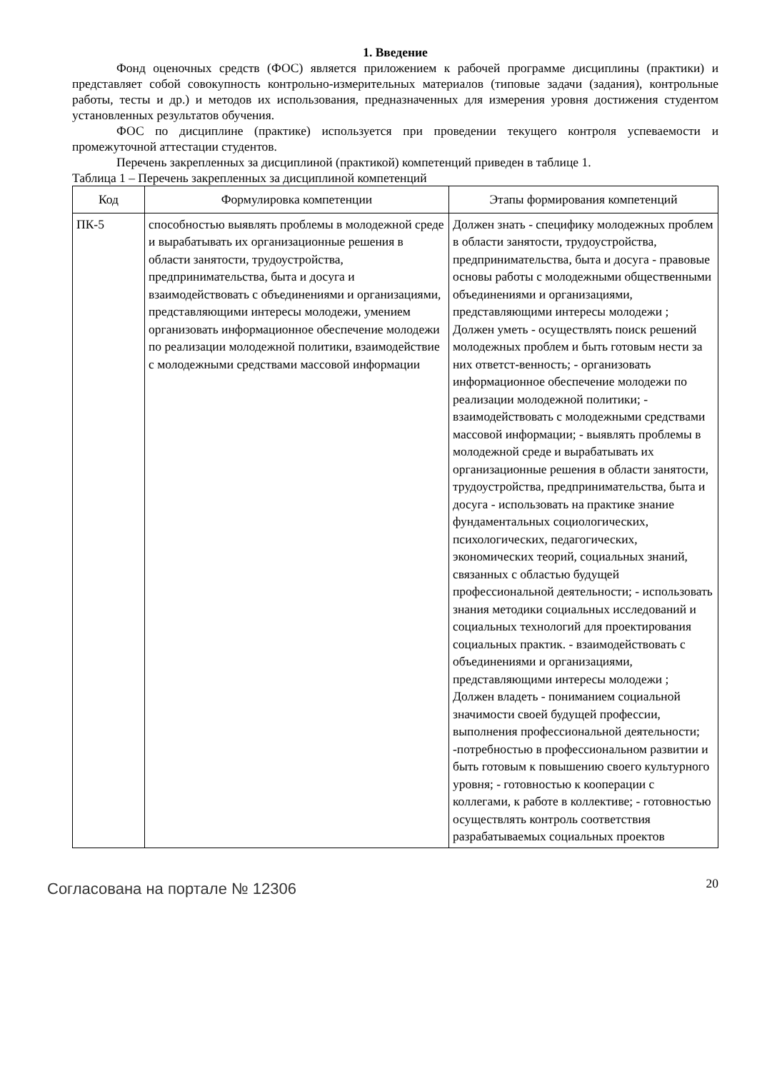1. Введение
Фонд оценочных средств (ФОС) является приложением к рабочей программе дисциплины (практики) и представляет собой совокупность контрольно-измерительных материалов (типовые задачи (задания), контрольные работы, тесты и др.) и методов их использования, предназначенных для измерения уровня достижения студентом установленных результатов обучения.
ФОС по дисциплине (практике) используется при проведении текущего контроля успеваемости и промежуточной аттестации студентов.
Перечень закрепленных за дисциплиной (практикой) компетенций приведен в таблице 1.
Таблица 1 – Перечень закрепленных за дисциплиной компетенций
| Код | Формулировка компетенции | Этапы формирования компетенций |
| --- | --- | --- |
| ПК-5 | способностью выявлять проблемы в молодежной среде и вырабатывать их организационные решения в области занятости, трудоустройства, предпринимательства, быта и досуга и взаимодействовать с объединениями и организациями, представляющими интересы молодежи, умением организовать информационное обеспечение молодежи по реализации молодежной политики, взаимодействие с молодежными средствами массовой информации | Должен знать - специфику молодежных проблем в области занятости, трудоустройства, предпринимательства, быта и досуга - правовые основы работы с молодежными общественными объединениями и организациями, представляющими интересы молодежи ; Должен уметь - осуществлять поиск решений молодежных проблем и быть готовым нести за них ответст-венность; - организовать информационное обеспечение молодежи по реализации молодежной политики; - взаимодействовать с молодежными средствами массовой информации; - выявлять проблемы в молодежной среде и вырабатывать их организационные решения в области занятости, трудоустройства, предпринимательства, быта и досуга - использовать на практике знание фундаментальных социологических, психологических, педагогических, экономических теорий, социальных знаний, связанных с областью будущей профессиональной деятельности; - использовать знания методики социальных исследований и социальных технологий для проектирования социальных практик. - взаимодействовать с объединениями и организациями, представляющими интересы молодежи ; Должен владеть - пониманием социальной значимости своей будущей профессии, выполнения профессиональной деятельности; -потребностью в профессиональном развитии и быть готовым к повышению своего культурного уровня; - готовностью к кооперации с коллегами, к работе в коллективе; - готовностью осуществлять контроль соответствия разрабатываемых социальных проектов |
Согласована на портале № 12306
20